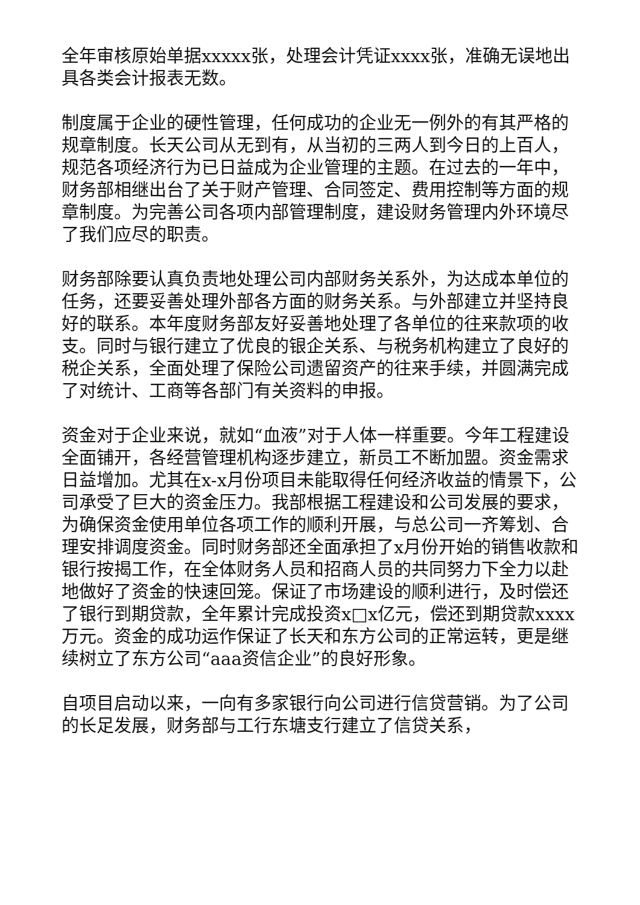全年审核原始单据xxxxx张，处理会计凭证xxxx张，准确无误地出具各类会计报表无数。
制度属于企业的硬性管理，任何成功的企业无一例外的有其严格的规章制度。长天公司从无到有，从当初的三两人到今日的上百人，规范各项经济行为已日益成为企业管理的主题。在过去的一年中，财务部相继出台了关于财产管理、合同签定、费用控制等方面的规章制度。为完善公司各项内部管理制度，建设财务管理内外环境尽了我们应尽的职责。
财务部除要认真负责地处理公司内部财务关系外，为达成本单位的任务，还要妥善处理外部各方面的财务关系。与外部建立并坚持良好的联系。本年度财务部友好妥善地处理了各单位的往来款项的收支。同时与银行建立了优良的银企关系、与税务机构建立了良好的税企关系，全面处理了保险公司遗留资产的往来手续，并圆满完成了对统计、工商等各部门有关资料的申报。
资金对于企业来说，就如“血液”对于人体一样重要。今年工程建设全面铺开，各经营管理机构逐步建立，新员工不断加盟。资金需求日益增加。尤其在x-x月份项目未能取得任何经济收益的情景下，公司承受了巨大的资金压力。我部根据工程建设和公司发展的要求，为确保资金使用单位各项工作的顺利开展，与总公司一齐筹划、合理安排调度资金。同时财务部还全面承担了x月份开始的销售收款和银行按揭工作，在全体财务人员和招商人员的共同努力下全力以赴地做好了资金的快速回笼。保证了市场建设的顺利进行，及时偿还了银行到期贷款，全年累计完成投资x□x亿元，偿还到期贷款xxxx万元。资金的成功运作保证了长天和东方公司的正常运转，更是继续树立了东方公司“aaa资信企业”的良好形象。
自项目启动以来，一向有多家银行向公司进行信贷营销。为了公司的长足发展，财务部与工行东塘支行建立了信贷关系，